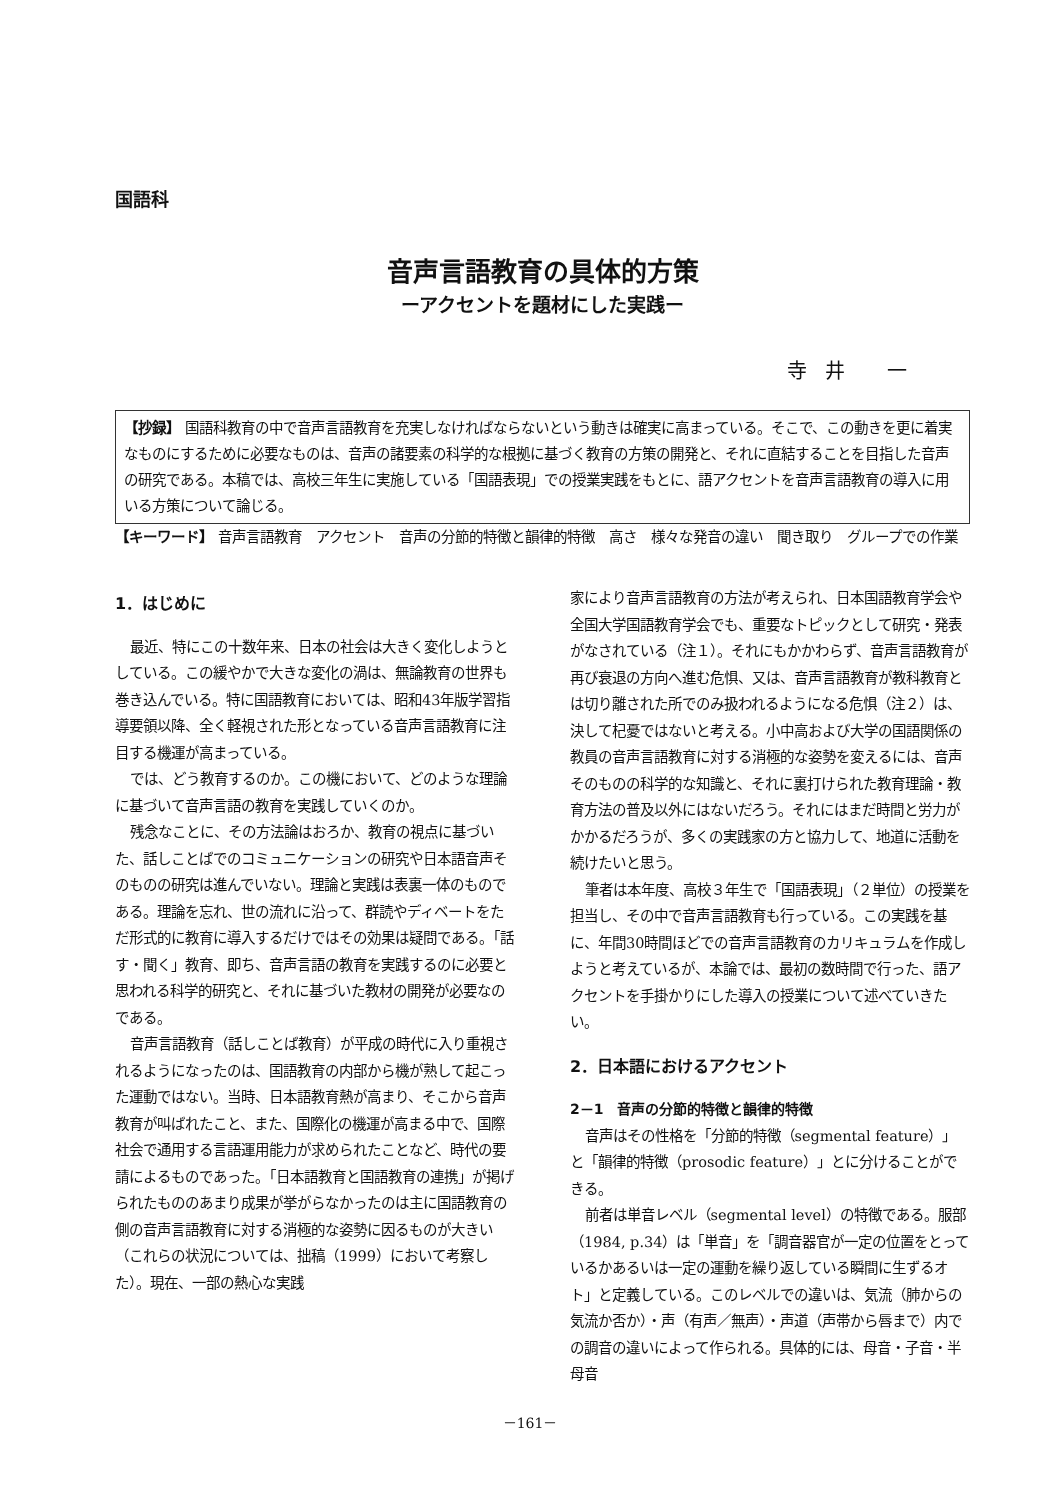国語科
音声言語教育の具体的方策
ーアクセントを題材にした実践ー
寺井 一
【抄録】 国語科教育の中で音声言語教育を充実しなければならないという動きは確実に高まっている。そこで、この動きを更に着実なものにするために必要なものは、音声の諸要素の科学的な根拠に基づく教育の方策の開発と、それに直結することを目指した音声の研究である。本稿では、高校三年生に実施している「国語表現」での授業実践をもとに、語アクセントを音声言語教育の導入に用いる方策について論じる。
【キーワード】 音声言語教育　アクセント　音声の分節的特徴と韻律的特徴　高さ　様々な発音の違い　聞き取り　グループでの作業
1．はじめに
最近、特にこの十数年来、日本の社会は大きく変化しようとしている。この緩やかで大きな変化の渦は、無論教育の世界も巻き込んでいる。特に国語教育においては、昭和43年版学習指導要領以降、全く軽視された形となっている音声言語教育に注目する機運が高まっている。
では、どう教育するのか。この機において、どのような理論に基づいて音声言語の教育を実践していくのか。
残念なことに、その方法論はおろか、教育の視点に基づいた、話しことばでのコミュニケーションの研究や日本語音声そのものの研究は進んでいない。理論と実践は表裏一体のものである。理論を忘れ、世の流れに沿って、群読やディベートをただ形式的に教育に導入するだけではその効果は疑問である。「話す・聞く」教育、即ち、音声言語の教育を実践するのに必要と思われる科学的研究と、それに基づいた教材の開発が必要なのである。
音声言語教育（話しことば教育）が平成の時代に入り重視されるようになったのは、国語教育の内部から機が熟して起こった運動ではない。当時、日本語教育熱が高まり、そこから音声教育が叫ばれたこと、また、国際化の機運が高まる中で、国際社会で通用する言語運用能力が求められたことなど、時代の要請によるものであった。「日本語教育と国語教育の連携」が掲げられたもののあまり成果が挙がらなかったのは主に国語教育の側の音声言語教育に対する消極的な姿勢に因るものが大きい（これらの状況については、拙稿（1999）において考察した）。現在、一部の熱心な実践
家により音声言語教育の方法が考えられ、日本国語教育学会や全国大学国語教育学会でも、重要なトピックとして研究・発表がなされている（注１）。それにもかかわらず、音声言語教育が再び衰退の方向へ進む危惧、又は、音声言語教育が教科教育とは切り離された所でのみ扱われるようになる危惧（注２）は、決して杞憂ではないと考える。小中高および大学の国語関係の教員の音声言語教育に対する消極的な姿勢を変えるには、音声そのものの科学的な知識と、それに裏打けられた教育理論・教育方法の普及以外にはないだろう。それにはまだ時間と労力がかかるだろうが、多くの実践家の方と協力して、地道に活動を続けたいと思う。
筆者は本年度、高校３年生で「国語表現」（２単位）の授業を担当し、その中で音声言語教育も行っている。この実践を基に、年間30時間ほどでの音声言語教育のカリキュラムを作成しようと考えているが、本論では、最初の数時間で行った、語アクセントを手掛かりにした導入の授業について述べていきたい。
2．日本語におけるアクセント
2－1　音声の分節的特徴と韻律的特徴
音声はその性格を「分節的特徴（segmental feature）」と「韻律的特徴（prosodic feature）」とに分けることができる。
前者は単音レベル（segmental level）の特徴である。服部（1984, p.34）は「単音」を「調音器官が一定の位置をとっているかあるいは一定の運動を繰り返している瞬間に生ずるオト」と定義している。このレベルでの違いは、気流（肺からの気流か否か）・声（有声／無声）・声道（声帯から唇まで）内での調音の違いによって作られる。具体的には、母音・子音・半母音
－161－